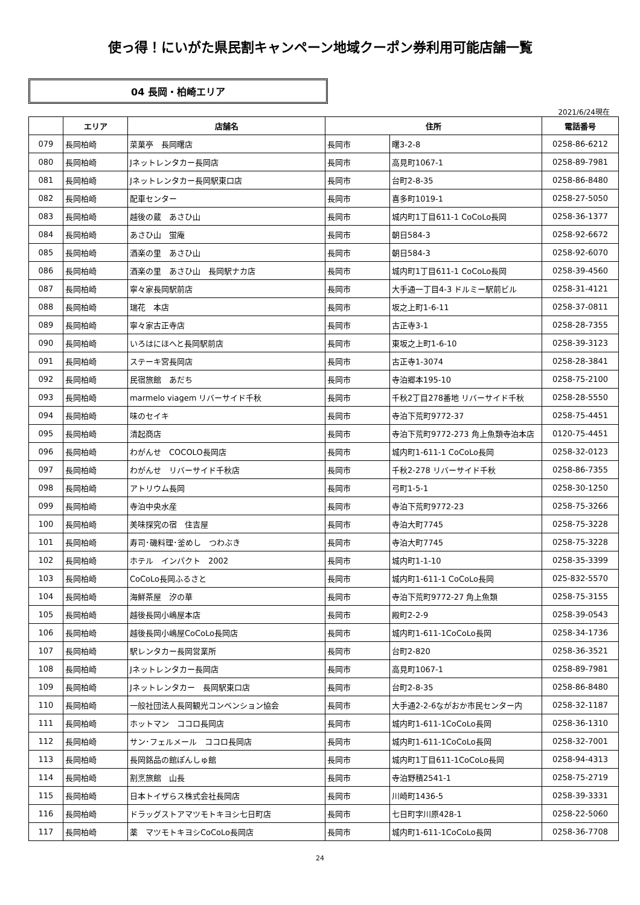使っ得！にいがた県民割キャンペーン地域クーポン券利用可能店舗一覧
04 長岡・柏崎エリア
2021/6/24現在
| | エリア | 店舗名 | 住所 | | 電話番号 |
| --- | --- | --- | --- | --- | --- |
| 079 | 長岡柏崎 | 菜菓亭 長岡曙店 | 長岡市 | 曙3-2-8 | 0258-86-6212 |
| 080 | 長岡柏崎 | Jネットレンタカー長岡店 | 長岡市 | 高見町1067-1 | 0258-89-7981 |
| 081 | 長岡柏崎 | Jネットレンタカー長岡駅東口店 | 長岡市 | 台町2-8-35 | 0258-86-8480 |
| 082 | 長岡柏崎 | 配車センター | 長岡市 | 喜多町1019-1 | 0258-27-5050 |
| 083 | 長岡柏崎 | 越後の蔵 あさひ山 | 長岡市 | 城内町1丁目611-1 CoCoLo長岡 | 0258-36-1377 |
| 084 | 長岡柏崎 | あさひ山 蛍庵 | 長岡市 | 朝日584-3 | 0258-92-6672 |
| 085 | 長岡柏崎 | 酒楽の里 あさひ山 | 長岡市 | 朝日584-3 | 0258-92-6070 |
| 086 | 長岡柏崎 | 酒楽の里 あさひ山 長岡駅ナカ店 | 長岡市 | 城内町1丁目611-1 CoCoLo長岡 | 0258-39-4560 |
| 087 | 長岡柏崎 | 寧々家長岡駅前店 | 長岡市 | 大手通一丁目4-3 ドルミー駅前ビル | 0258-31-4121 |
| 088 | 長岡柏崎 | 瑞花 本店 | 長岡市 | 坂之上町1-6-11 | 0258-37-0811 |
| 089 | 長岡柏崎 | 寧々家古正寺店 | 長岡市 | 古正寺3-1 | 0258-28-7355 |
| 090 | 長岡柏崎 | いろはにほへと長岡駅前店 | 長岡市 | 東坂之上町1-6-10 | 0258-39-3123 |
| 091 | 長岡柏崎 | ステーキ宮長岡店 | 長岡市 | 古正寺1-3074 | 0258-28-3841 |
| 092 | 長岡柏崎 | 民宿旅館 あだち | 長岡市 | 寺泊郷本195-10 | 0258-75-2100 |
| 093 | 長岡柏崎 | marmelo viagem リバーサイド千秋 | 長岡市 | 千秋2丁目278番地 リバーサイド千秋 | 0258-28-5550 |
| 094 | 長岡柏崎 | 味のセイキ | 長岡市 | 寺泊下荒町9772-37 | 0258-75-4451 |
| 095 | 長岡柏崎 | 清起商店 | 長岡市 | 寺泊下荒町9772-273 角上魚類寺泊本店 | 0120-75-4451 |
| 096 | 長岡柏崎 | わがんせ COCOLO長岡店 | 長岡市 | 城内町1-611-1 CoCoLo長岡 | 0258-32-0123 |
| 097 | 長岡柏崎 | わがんせ リバーサイド千秋店 | 長岡市 | 千秋2-278 リバーサイド千秋 | 0258-86-7355 |
| 098 | 長岡柏崎 | アトリウム長岡 | 長岡市 | 弓町1-5-1 | 0258-30-1250 |
| 099 | 長岡柏崎 | 寺泊中央水産 | 長岡市 | 寺泊下荒町9772-23 | 0258-75-3266 |
| 100 | 長岡柏崎 | 美味探究の宿 住吉屋 | 長岡市 | 寺泊大町7745 | 0258-75-3228 |
| 101 | 長岡柏崎 | 寿司･磯料理･釜めし つわぶき | 長岡市 | 寺泊大町7745 | 0258-75-3228 |
| 102 | 長岡柏崎 | ホテル インパクト 2002 | 長岡市 | 城内町1-1-10 | 0258-35-3399 |
| 103 | 長岡柏崎 | CoCoLo長岡ふるさと | 長岡市 | 城内町1-611-1 CoCoLo長岡 | 025-832-5570 |
| 104 | 長岡柏崎 | 海鮮茶屋 汐の華 | 長岡市 | 寺泊下荒町9772-27 角上魚類 | 0258-75-3155 |
| 105 | 長岡柏崎 | 越後長岡小嶋屋本店 | 長岡市 | 殿町2-2-9 | 0258-39-0543 |
| 106 | 長岡柏崎 | 越後長岡小嶋屋CoCoLo長岡店 | 長岡市 | 城内町1-611-1CoCoLo長岡 | 0258-34-1736 |
| 107 | 長岡柏崎 | 駅レンタカー長岡営業所 | 長岡市 | 台町2-820 | 0258-36-3521 |
| 108 | 長岡柏崎 | Jネットレンタカー長岡店 | 長岡市 | 高見町1067-1 | 0258-89-7981 |
| 109 | 長岡柏崎 | Jネットレンタカー 長岡駅東口店 | 長岡市 | 台町2-8-35 | 0258-86-8480 |
| 110 | 長岡柏崎 | 一般社団法人長岡観光コンベンション協会 | 長岡市 | 大手通2-2-6ながおか市民センター内 | 0258-32-1187 |
| 111 | 長岡柏崎 | ホットマン ココロ長岡店 | 長岡市 | 城内町1-611-1CoCoLo長岡 | 0258-36-1310 |
| 112 | 長岡柏崎 | サン･フェルメール ココロ長岡店 | 長岡市 | 城内町1-611-1CoCoLo長岡 | 0258-32-7001 |
| 113 | 長岡柏崎 | 長岡銘品の館ぽんしゅ館 | 長岡市 | 城内町1丁目611-1CoCoLo長岡 | 0258-94-4313 |
| 114 | 長岡柏崎 | 割烹旅館 山長 | 長岡市 | 寺泊野積2541-1 | 0258-75-2719 |
| 115 | 長岡柏崎 | 日本トイザらス株式会社長岡店 | 長岡市 | 川崎町1436-5 | 0258-39-3331 |
| 116 | 長岡柏崎 | ドラッグストアマツモトキヨシ七日町店 | 長岡市 | 七日町字川原428-1 | 0258-22-5060 |
| 117 | 長岡柏崎 | 薬 マツモトキヨシCoCoLo長岡店 | 長岡市 | 城内町1-611-1CoCoLo長岡 | 0258-36-7708 |
24